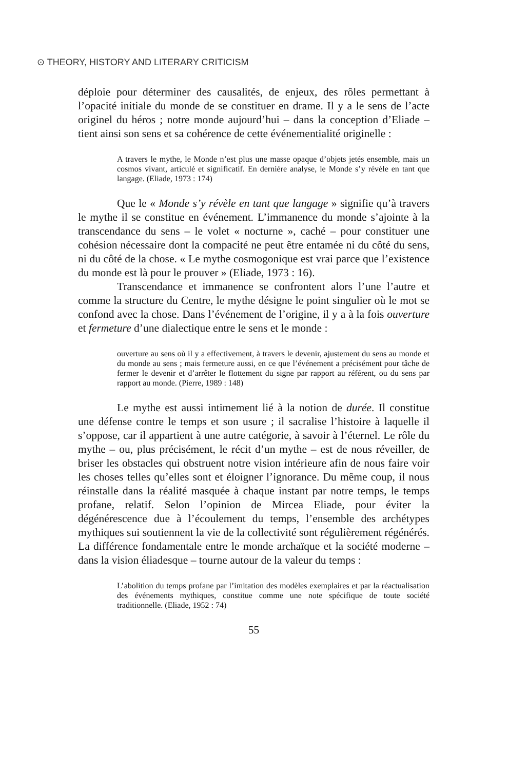⊙ THEORY, HISTORY AND LITERARY CRITICISM
déploie pour déterminer des causalités, de enjeux, des rôles permettant à l’opacité initiale du monde de se constituer en drame. Il y a le sens de l’acte originel du héros ; notre monde aujourd’hui – dans la conception d’Eliade – tient ainsi son sens et sa cohérence de cette événementialité originelle :
A travers le mythe, le Monde n’est plus une masse opaque d’objets jetés ensemble, mais un cosmos vivant, articulé et significatif. En dernière analyse, le Monde s’y révèle en tant que langage. (Eliade, 1973 : 174)
Que le « Monde s’y révèle en tant que langage » signifie qu’à travers le mythe il se constitue en événement. L’immanence du monde s’ajointe à la transcendance du sens – le volet « nocturne », caché – pour constituer une cohésion nécessaire dont la compacité ne peut être entamée ni du côté du sens, ni du côté de la chose. « Le mythe cosmogonique est vrai parce que l’existence du monde est là pour le prouver » (Eliade, 1973 : 16).
Transcendance et immanence se confrontent alors l’une l’autre et comme la structure du Centre, le mythe désigne le point singulier où le mot se confond avec la chose. Dans l’événement de l’origine, il y a à la fois ouverture et fermeture d’une dialectique entre le sens et le monde :
ouverture au sens où il y a effectivement, à travers le devenir, ajustement du sens au monde et du monde au sens ; mais fermeture aussi, en ce que l’événement a précisément pour tâche de fermer le devenir et d’arrêter le flottement du signe par rapport au référent, ou du sens par rapport au monde. (Pierre, 1989 : 148)
Le mythe est aussi intimement lié à la notion de durée. Il constitue une défense contre le temps et son usure ; il sacralise l’histoire à laquelle il s’oppose, car il appartient à une autre catégorie, à savoir à l’éternel. Le rôle du mythe – ou, plus précisément, le récit d’un mythe – est de nous réveiller, de briser les obstacles qui obstruent notre vision intérieure afin de nous faire voir les choses telles qu’elles sont et éloigner l’ignorance. Du même coup, il nous réinstalle dans la réalité masquée à chaque instant par notre temps, le temps profane, relatif. Selon l’opinion de Mircea Eliade, pour éviter la dégénérescence due à l’écoulement du temps, l’ensemble des archétypes mythiques sui soutiennent la vie de la collectivité sont régulièrement régénérés. La différence fondamentale entre le monde archaïque et la société moderne – dans la vision éliadesque – tourne autour de la valeur du temps :
L’abolition du temps profane par l’imitation des modèles exemplaires et par la réactualisation des événements mythiques, constitue comme une note spécifique de toute société traditionnelle. (Eliade, 1952 : 74)
55